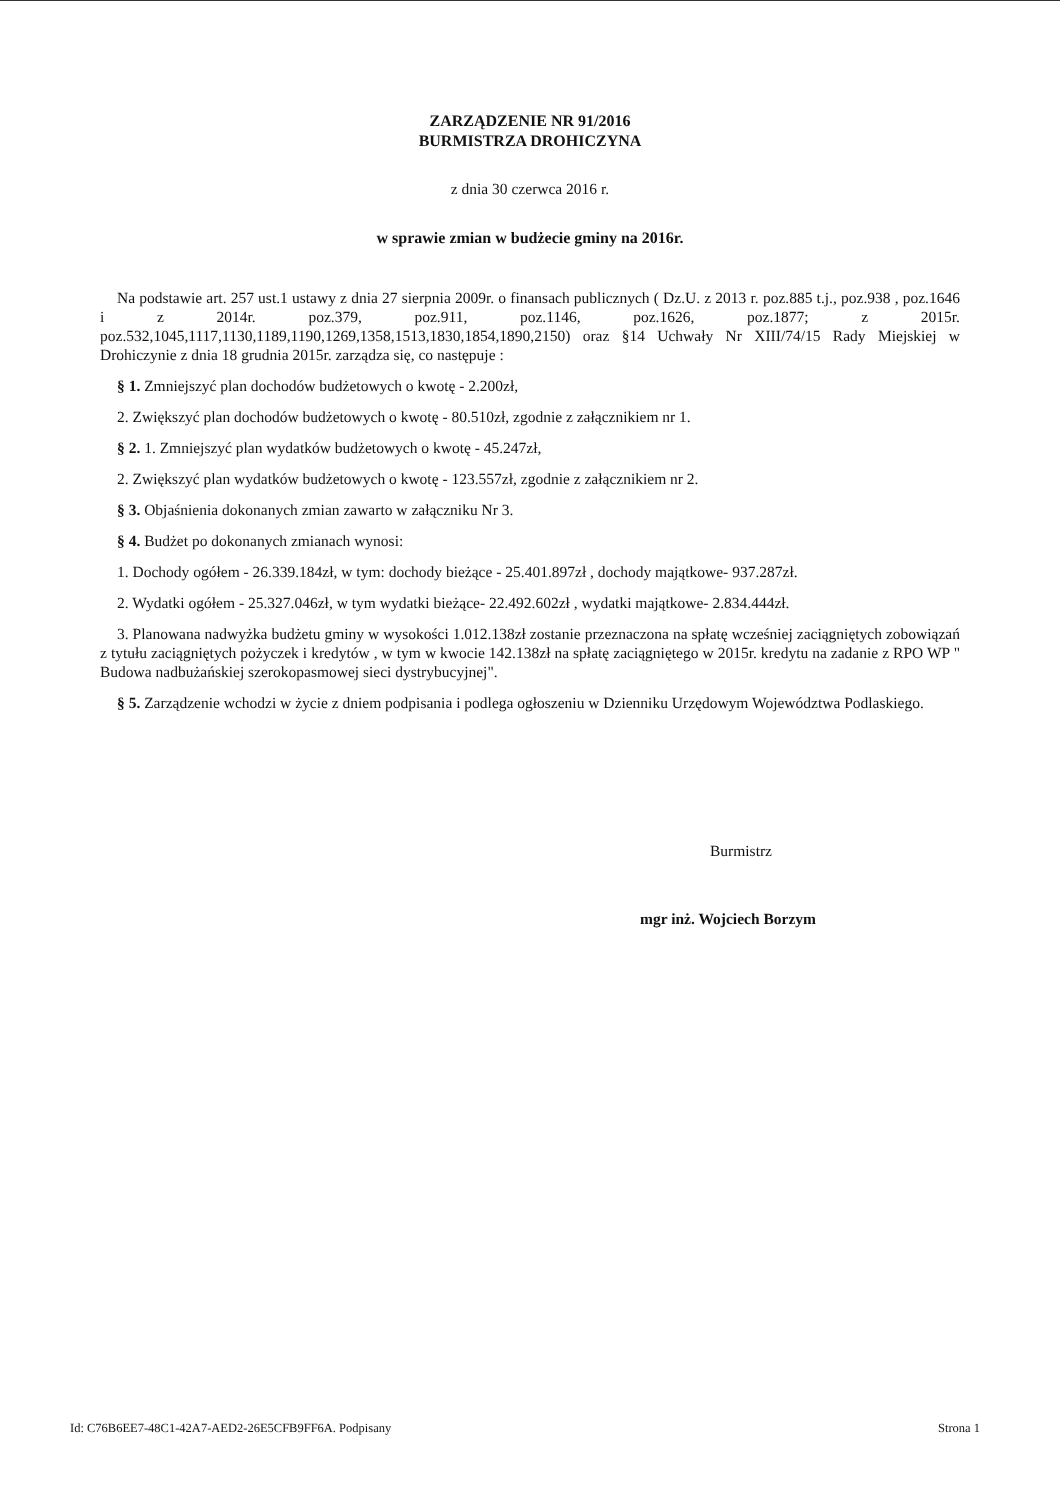ZARZĄDZENIE NR 91/2016
BURMISTRZA DROHICZYNA
z dnia 30 czerwca 2016 r.
w sprawie zmian w budżecie gminy na 2016r.
Na podstawie art. 257 ust.1 ustawy z dnia 27 sierpnia 2009r. o finansach publicznych ( Dz.U. z 2013 r. poz.885 t.j., poz.938 , poz.1646 i z 2014r. poz.379, poz.911, poz.1146, poz.1626, poz.1877; z 2015r. poz.532,1045,1117,1130,1189,1190,1269,1358,1513,1830,1854,1890,2150) oraz §14 Uchwały Nr XIII/74/15 Rady Miejskiej w Drohiczynie z dnia 18 grudnia 2015r. zarządza się, co następuje :
§ 1. Zmniejszyć plan dochodów budżetowych o kwotę - 2.200zł,
2. Zwiększyć plan dochodów budżetowych o kwotę - 80.510zł, zgodnie z załącznikiem nr 1.
§ 2. 1. Zmniejszyć plan wydatków budżetowych o kwotę - 45.247zł,
2. Zwiększyć plan wydatków budżetowych o kwotę - 123.557zł, zgodnie z załącznikiem nr 2.
§ 3. Objaśnienia dokonanych zmian zawarto w załączniku Nr 3.
§ 4. Budżet po dokonanych zmianach wynosi:
1. Dochody ogółem - 26.339.184zł, w tym: dochody bieżące - 25.401.897zł , dochody majątkowe- 937.287zł.
2. Wydatki ogółem - 25.327.046zł, w tym wydatki bieżące- 22.492.602zł , wydatki majątkowe- 2.834.444zł.
3. Planowana nadwyżka budżetu gminy w wysokości 1.012.138zł zostanie przeznaczona na spłatę wcześniej zaciągniętych zobowiązań z tytułu zaciągniętych pożyczek i kredytów , w tym w kwocie 142.138zł na spłatę zaciągniętego w 2015r. kredytu na zadanie z RPO WP " Budowa nadbużańskiej szerokopasmowej sieci dystrybucyjnej".
§ 5. Zarządzenie wchodzi w życie z dniem podpisania i podlega ogłoszeniu w Dzienniku Urzędowym Województwa Podlaskiego.
Burmistrz
mgr inż. Wojciech Borzym
Id: C76B6EE7-48C1-42A7-AED2-26E5CFB9FF6A. Podpisany Strona 1